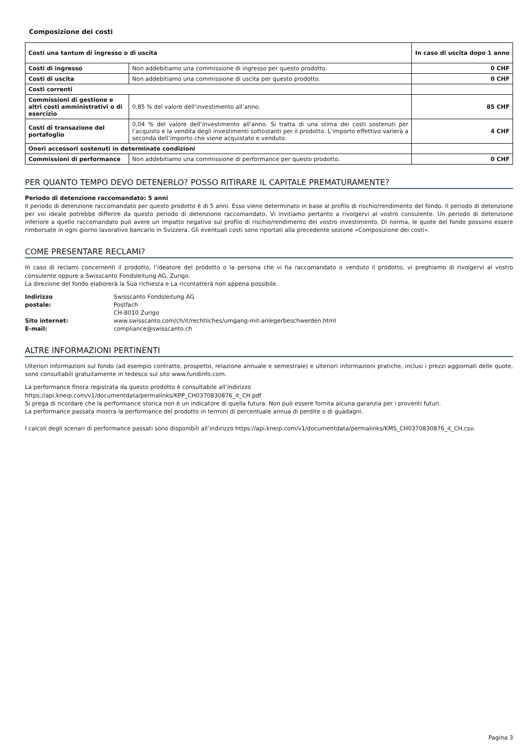Composizione dei costi
| Costi una tantum di ingresso o di uscita | | In caso di uscita dopo 1 anno |
| Costi di ingresso | Non addebitiamo una commissione di ingresso per questo prodotto. | 0 CHF |
| Costi di uscita | Non addebitiamo una commissione di uscita per questo prodotto. | 0 CHF |
| Costi correnti | | |
| Commissioni di gestione e altri costi amministrativi o di esercizio | 0,85 % del valore dell’investimento all’anno. | 85 CHF |
| Costi di transazione del portafoglio | 0,04 % del valore dell’investimento all’anno. Si tratta di una stima dei costi sostenuti per l’acquisto e la vendita degli investimenti sottostanti per il prodotto. L’importo effettivo varierà a seconda dell’importo che viene acquistato e venduto. | 4 CHF |
| Oneri accessori sostenuti in determinate condizioni | | |
| Commissioni di performance | Non addebitiamo una commissione di performance per questo prodotto. | 0 CHF |
PER QUANTO TEMPO DEVO DETENERLO? POSSO RITIRARE IL CAPITALE PREMATURAMENTE?
Periodo di detenzione raccomandato: 5 anni
Il periodo di detenzione raccomandato per questo prodotto è di 5 anni. Esso viene determinato in base al profilo di rischio/rendimento del fondo. Il periodo di detenzione per voi ideale potrebbe differire da questo periodo di detenzione raccomandato. Vi invitiamo pertanto a rivolgervi al vostro consulente. Un periodo di detenzione inferiore a quello raccomandato può avere un impatto negativo sul profilo di rischio/rendimento del vostro investimento. Di norma, le quote del fondo possono essere rimborsate in ogni giorno lavorativo bancario in Svizzera. Gli eventuali costi sono riportati alla precedente sezione «Composizione dei costi».
COME PRESENTARE RECLAMI?
In caso di reclami concernenti il prodotto, l’ideatore del prodotto o la persona che vi ha raccomandato o venduto il prodotto, vi preghiamo di rivolgervi al vostro consulente oppure a Swisscanto Fondsleitung AG, Zurigo.
La direzione del fondo elaborerà la Sua richiesta e La ricontatterà non appena possibile.
| Indirizzo postale: | Swisscanto Fondsleitung AG Postfach CH-8010 Zurigo |
| Sito internet: | www.swisscanto.com/ch/it/rechtliches/umgang-mit-anlegerbeschwerden.html |
| E-mail: | compliance@swisscanto.ch |
ALTRE INFORMAZIONI PERTINENTI
Ulteriori informazioni sul fondo (ad esempio contratto, prospetto, relazione annuale e semestrale) e ulteriori informazioni pratiche, inclusi i prezzi aggiornati delle quote, sono consultabili gratuitamente in tedesco sul sito www.fundinfo.com.
La performance finora registrata da questo prodotto è consultabile all’indirizzo
https://api.kneip.com/v1/documentdata/permalinks/KPP_CH0370830876_it_CH.pdf
Si prega di ricordare che la performance storica non è un indicatore di quella futura. Non può essere fornita alcuna garanzia per i proventi futuri.
La performance passata mostra la performance del prodotto in termini di percentuale annua di perdite o di guadagni.
I calcoli degli scenari di performance passati sono disponibili all’indirizzo https://api.kneip.com/v1/documentdata/permalinks/KMS_CH0370830876_it_CH.csv.
Pagina 3